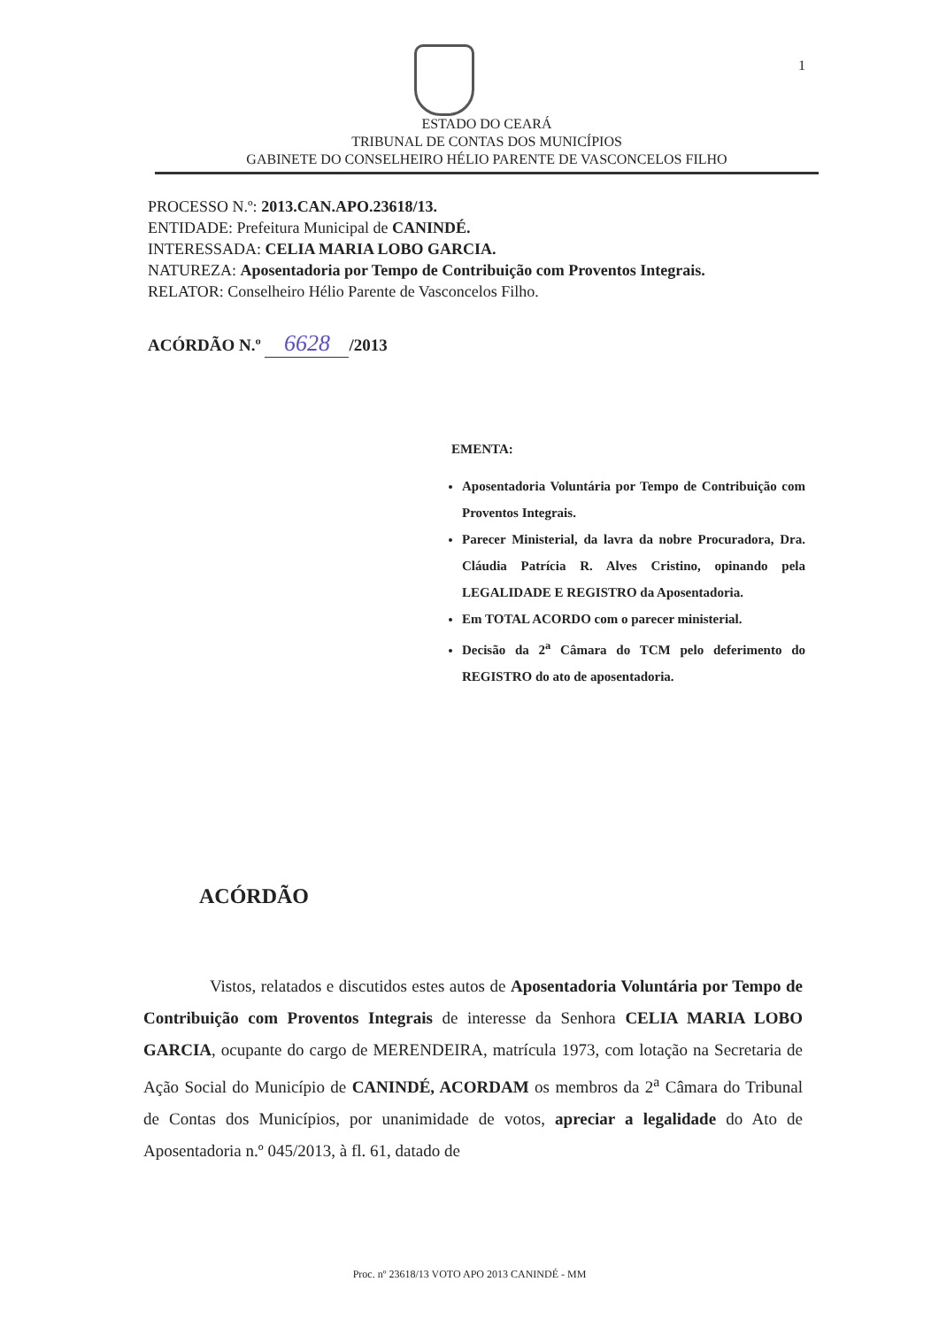1
ESTADO DO CEARÁ
TRIBUNAL DE CONTAS DOS MUNICÍPIOS
GABINETE DO CONSELHEIRO HÉLIO PARENTE DE VASCONCELOS FILHO
PROCESSO N.º: 2013.CAN.APO.23618/13.
ENTIDADE: Prefeitura Municipal de CANINDÉ.
INTERESSADA: CELIA MARIA LOBO GARCIA.
NATUREZA: Aposentadoria por Tempo de Contribuição com Proventos Integrais.
RELATOR: Conselheiro Hélio Parente de Vasconcelos Filho.
ACÓRDÃO N.º 6628 /2013
EMENTA:
Aposentadoria Voluntária por Tempo de Contribuição com Proventos Integrais.
Parecer Ministerial, da lavra da nobre Procuradora, Dra. Cláudia Patrícia R. Alves Cristino, opinando pela LEGALIDADE E REGISTRO da Aposentadoria.
Em TOTAL ACORDO com o parecer ministerial.
Decisão da 2<sup>a</sup> Câmara do TCM pelo deferimento do REGISTRO do ato de aposentadoria.
ACÓRDÃO
Vistos, relatados e discutidos estes autos de Aposentadoria Voluntária por Tempo de Contribuição com Proventos Integrais de interesse da Senhora CELIA MARIA LOBO GARCIA, ocupante do cargo de MERENDEIRA, matrícula 1973, com lotação na Secretaria de Ação Social do Município de CANINDÉ, ACORDAM os membros da 2<sup>a</sup> Câmara do Tribunal de Contas dos Municípios, por unanimidade de votos, apreciar a legalidade do Ato de Aposentadoria n.º 045/2013, à fl. 61, datado de
Proc. nº 23618/13 VOTO APO 2013 CANINDÉ - MM